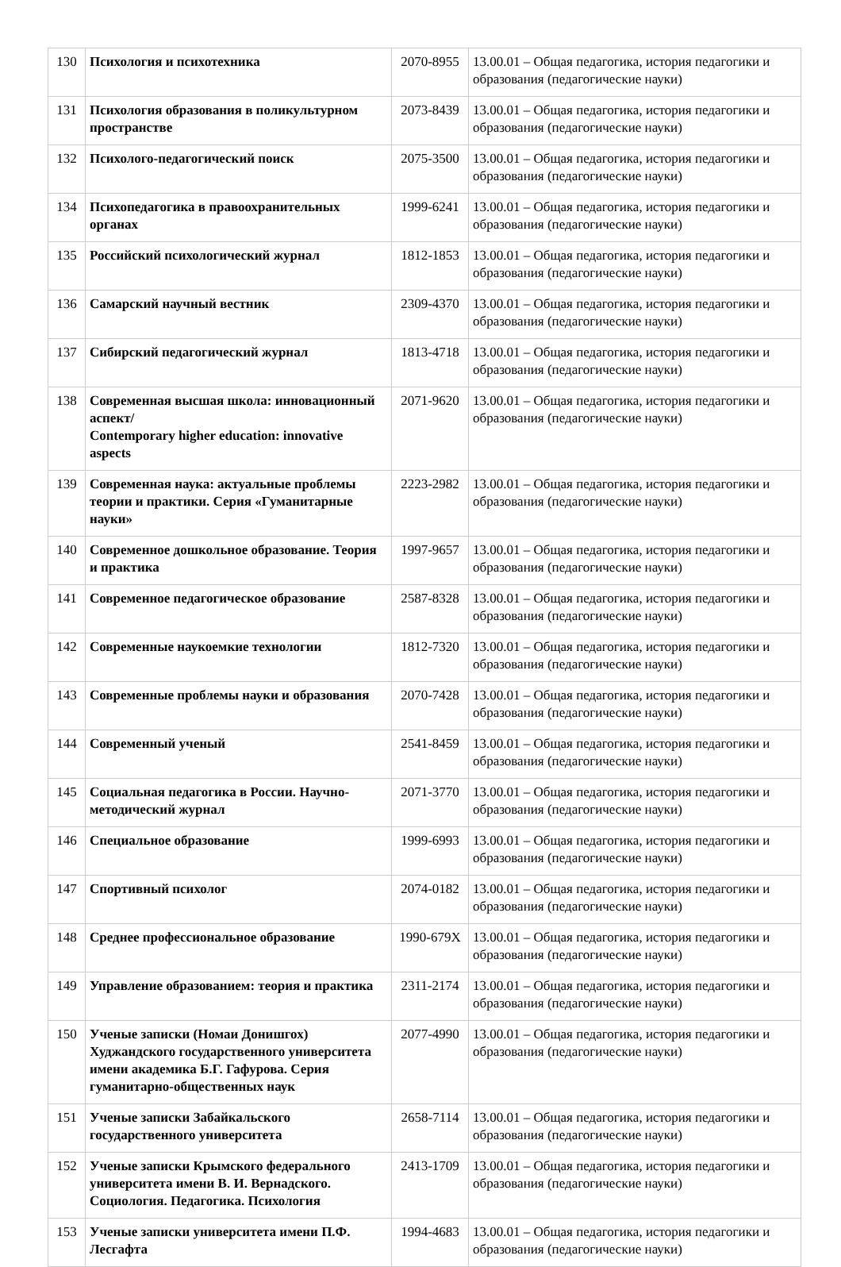| 130 | Психология и психотехника | 2070-8955 | 13.00.01 – Общая педагогика, история педагогики и образования (педагогические науки) |
| 131 | Психология образования в поликультурном пространстве | 2073-8439 | 13.00.01 – Общая педагогика, история педагогики и образования (педагогические науки) |
| 132 | Психолого-педагогический поиск | 2075-3500 | 13.00.01 – Общая педагогика, история педагогики и образования (педагогические науки) |
| 134 | Психопедагогика в правоохранительных органах | 1999-6241 | 13.00.01 – Общая педагогика, история педагогики и образования (педагогические науки) |
| 135 | Российский психологический журнал | 1812-1853 | 13.00.01 – Общая педагогика, история педагогики и образования (педагогические науки) |
| 136 | Самарский научный вестник | 2309-4370 | 13.00.01 – Общая педагогика, история педагогики и образования (педагогические науки) |
| 137 | Сибирский педагогический журнал | 1813-4718 | 13.00.01 – Общая педагогика, история педагогики и образования (педагогические науки) |
| 138 | Современная высшая школа: инновационный аспект/ Contemporary higher education: innovative aspects | 2071-9620 | 13.00.01 – Общая педагогика, история педагогики и образования (педагогические науки) |
| 139 | Современная наука: актуальные проблемы теории и практики. Серия «Гуманитарные науки» | 2223-2982 | 13.00.01 – Общая педагогика, история педагогики и образования (педагогические науки) |
| 140 | Современное дошкольное образование. Теория и практика | 1997-9657 | 13.00.01 – Общая педагогика, история педагогики и образования (педагогические науки) |
| 141 | Современное педагогическое образование | 2587-8328 | 13.00.01 – Общая педагогика, история педагогики и образования (педагогические науки) |
| 142 | Современные наукоемкие технологии | 1812-7320 | 13.00.01 – Общая педагогика, история педагогики и образования (педагогические науки) |
| 143 | Современные проблемы науки и образования | 2070-7428 | 13.00.01 – Общая педагогика, история педагогики и образования (педагогические науки) |
| 144 | Современный ученый | 2541-8459 | 13.00.01 – Общая педагогика, история педагогики и образования (педагогические науки) |
| 145 | Социальная педагогика в России. Научно-методический журнал | 2071-3770 | 13.00.01 – Общая педагогика, история педагогики и образования (педагогические науки) |
| 146 | Специальное образование | 1999-6993 | 13.00.01 – Общая педагогика, история педагогики и образования (педагогические науки) |
| 147 | Спортивный психолог | 2074-0182 | 13.00.01 – Общая педагогика, история педагогики и образования (педагогические науки) |
| 148 | Среднее профессиональное образование | 1990-679X | 13.00.01 – Общая педагогика, история педагогики и образования (педагогические науки) |
| 149 | Управление образованием: теория и практика | 2311-2174 | 13.00.01 – Общая педагогика, история педагогики и образования (педагогические науки) |
| 150 | Ученые записки (Номаи Донишгох) Худжандского государственного университета имени академика Б.Г. Гафурова. Серия гуманитарно-общественных наук | 2077-4990 | 13.00.01 – Общая педагогика, история педагогики и образования (педагогические науки) |
| 151 | Ученые записки Забайкальского государственного университета | 2658-7114 | 13.00.01 – Общая педагогика, история педагогики и образования (педагогические науки) |
| 152 | Ученые записки Крымского федерального университета имени В. И. Вернадского. Социология. Педагогика. Психология | 2413-1709 | 13.00.01 – Общая педагогика, история педагогики и образования (педагогические науки) |
| 153 | Ученые записки университета имени П.Ф. Лесгафта | 1994-4683 | 13.00.01 – Общая педагогика, история педагогики и образования (педагогические науки) |